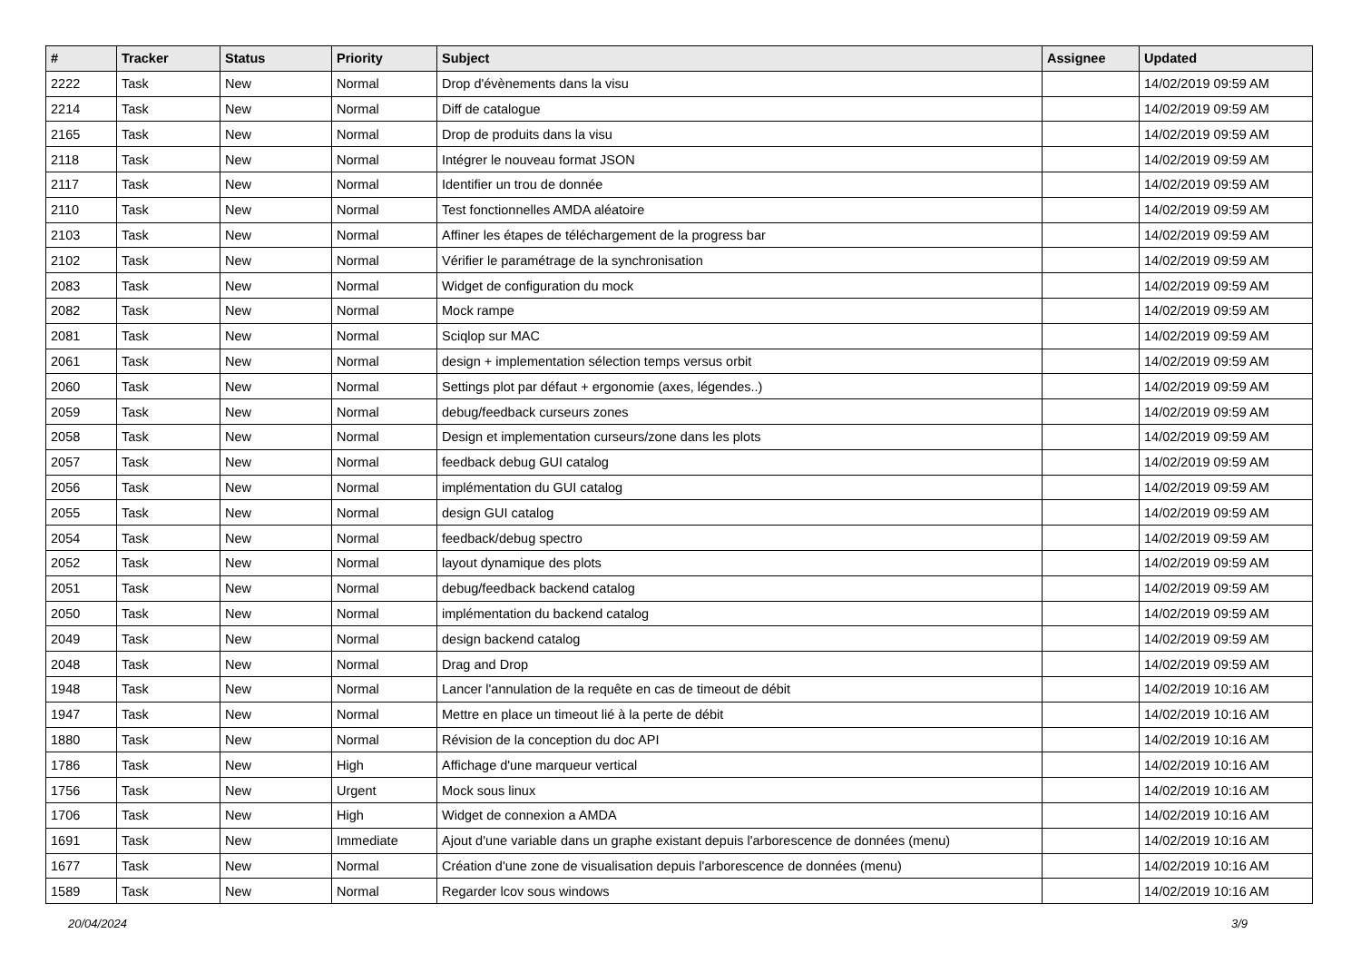| # | Tracker | Status | Priority | Subject | Assignee | Updated |
| --- | --- | --- | --- | --- | --- | --- |
| 2222 | Task | New | Normal | Drop d'évènements dans la visu | | 14/02/2019 09:59 AM |
| 2214 | Task | New | Normal | Diff de catalogue | | 14/02/2019 09:59 AM |
| 2165 | Task | New | Normal | Drop de produits dans la visu | | 14/02/2019 09:59 AM |
| 2118 | Task | New | Normal | Intégrer le nouveau format JSON | | 14/02/2019 09:59 AM |
| 2117 | Task | New | Normal | Identifier un trou de donnée | | 14/02/2019 09:59 AM |
| 2110 | Task | New | Normal | Test fonctionnelles AMDA aléatoire | | 14/02/2019 09:59 AM |
| 2103 | Task | New | Normal | Affiner les étapes de téléchargement de la progress bar | | 14/02/2019 09:59 AM |
| 2102 | Task | New | Normal | Vérifier le paramétrage de la synchronisation | | 14/02/2019 09:59 AM |
| 2083 | Task | New | Normal | Widget de configuration du mock | | 14/02/2019 09:59 AM |
| 2082 | Task | New | Normal | Mock rampe | | 14/02/2019 09:59 AM |
| 2081 | Task | New | Normal | Sciqlop sur MAC | | 14/02/2019 09:59 AM |
| 2061 | Task | New | Normal | design + implementation sélection temps versus orbit | | 14/02/2019 09:59 AM |
| 2060 | Task | New | Normal | Settings plot par défaut + ergonomie (axes, légendes..) | | 14/02/2019 09:59 AM |
| 2059 | Task | New | Normal | debug/feedback curseurs zones | | 14/02/2019 09:59 AM |
| 2058 | Task | New | Normal | Design et implementation curseurs/zone dans les plots | | 14/02/2019 09:59 AM |
| 2057 | Task | New | Normal | feedback debug GUI catalog | | 14/02/2019 09:59 AM |
| 2056 | Task | New | Normal | implémentation du GUI catalog | | 14/02/2019 09:59 AM |
| 2055 | Task | New | Normal | design GUI catalog | | 14/02/2019 09:59 AM |
| 2054 | Task | New | Normal | feedback/debug spectro | | 14/02/2019 09:59 AM |
| 2052 | Task | New | Normal | layout dynamique des plots | | 14/02/2019 09:59 AM |
| 2051 | Task | New | Normal | debug/feedback backend catalog | | 14/02/2019 09:59 AM |
| 2050 | Task | New | Normal | implémentation du backend catalog | | 14/02/2019 09:59 AM |
| 2049 | Task | New | Normal | design backend catalog | | 14/02/2019 09:59 AM |
| 2048 | Task | New | Normal | Drag and Drop | | 14/02/2019 09:59 AM |
| 1948 | Task | New | Normal | Lancer l'annulation de la requête en cas de timeout de débit | | 14/02/2019 10:16 AM |
| 1947 | Task | New | Normal | Mettre en place un timeout lié à la perte de débit | | 14/02/2019 10:16 AM |
| 1880 | Task | New | Normal | Révision de la conception du doc API | | 14/02/2019 10:16 AM |
| 1786 | Task | New | High | Affichage d'une marqueur vertical | | 14/02/2019 10:16 AM |
| 1756 | Task | New | Urgent | Mock sous linux | | 14/02/2019 10:16 AM |
| 1706 | Task | New | High | Widget de connexion a AMDA | | 14/02/2019 10:16 AM |
| 1691 | Task | New | Immediate | Ajout d'une variable dans un graphe existant depuis l'arborescence de données (menu) | | 14/02/2019 10:16 AM |
| 1677 | Task | New | Normal | Création d'une zone de visualisation depuis l'arborescence de données (menu) | | 14/02/2019 10:16 AM |
| 1589 | Task | New | Normal | Regarder lcov sous windows | | 14/02/2019 10:16 AM |
20/04/2024 3/9